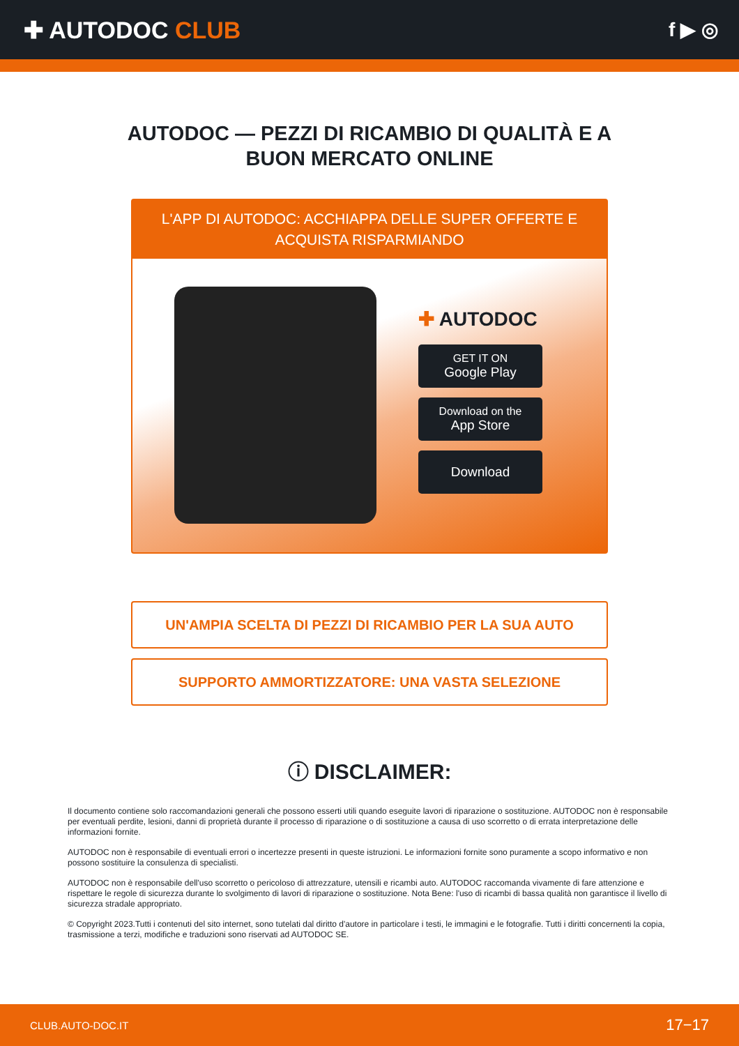✚ AUTODOC CLUB
f ▶ ◎
AUTODOC — PEZZI DI RICAMBIO DI QUALITÀ E A BUON MERCATO ONLINE
L'APP DI AUTODOC: ACCHIAPPA DELLE SUPER OFFERTE E ACQUISTA RISPARMIANDO
✚ AUTODOC
GET IT ON
Google Play
Download on the
App Store
Download
UN'AMPIA SCELTA DI PEZZI DI RICAMBIO PER LA SUA AUTO
SUPPORTO AMMORTIZZATORE: UNA VASTA SELEZIONE
ⓘ DISCLAIMER:
Il documento contiene solo raccomandazioni generali che possono esserti utili quando eseguite lavori di riparazione o sostituzione. AUTODOC non è responsabile per eventuali perdite, lesioni, danni di proprietà durante il processo di riparazione o di sostituzione a causa di uso scorretto o di errata interpretazione delle informazioni fornite.
AUTODOC non è responsabile di eventuali errori o incertezze presenti in queste istruzioni. Le informazioni fornite sono puramente a scopo informativo e non possono sostituire la consulenza di specialisti.
AUTODOC non è responsabile dell'uso scorretto o pericoloso di attrezzature, utensili e ricambi auto. AUTODOC raccomanda vivamente di fare attenzione e rispettare le regole di sicurezza durante lo svolgimento di lavori di riparazione o sostituzione. Nota Bene: l'uso di ricambi di bassa qualità non garantisce il livello di sicurezza stradale appropriato.
© Copyright 2023.Tutti i contenuti del sito internet, sono tutelati dal diritto d'autore in particolare i testi, le immagini e le fotografie. Tutti i diritti concernenti la copia, trasmissione a terzi, modifiche e traduzioni sono riservati ad AUTODOC SE.
CLUB.AUTO-DOC.IT 17−17